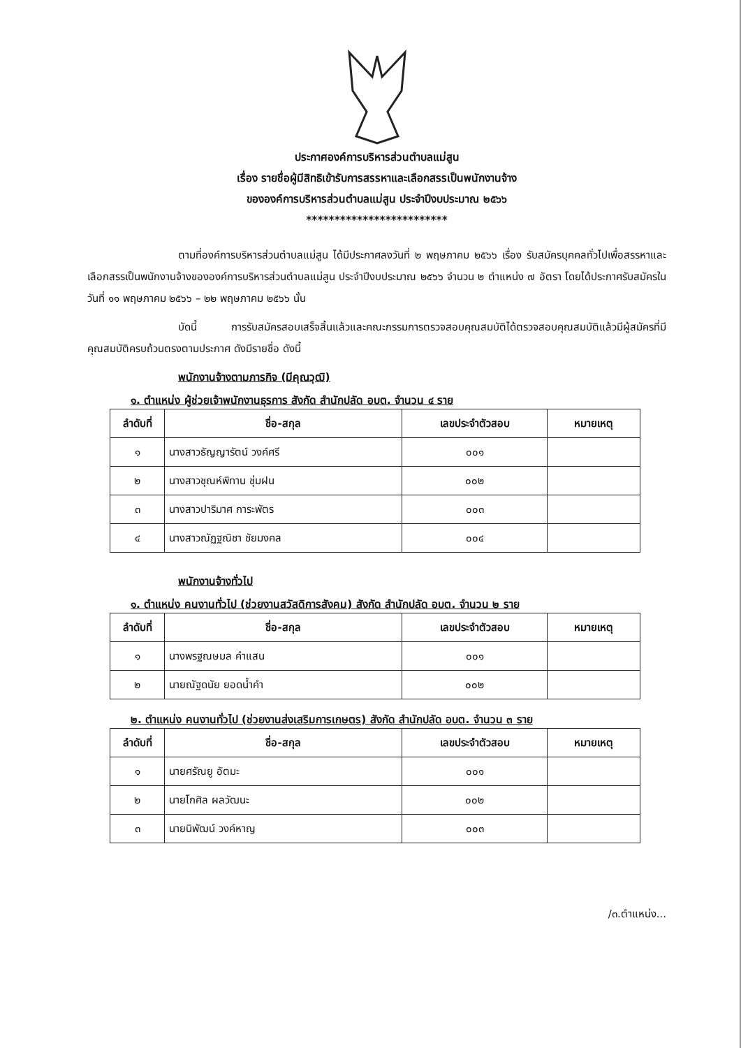ประกาศองค์การบริหารส่วนตำบลแม่สูน
เรื่อง รายชื่อผู้มีสิทธิเข้ารับการสรรหาและเลือกสรรเป็นพนักงานจ้าง
ขององค์การบริหารส่วนตำบลแม่สูน ประจำปีงบประมาณ ๒๕๖๖
*************************
ตามที่องค์การบริหารส่วนตำบลแม่สูน ได้มีประกาศลงวันที่ ๒ พฤษภาคม ๒๕๖๖ เรื่อง รับสมัครบุคคลทั่วไปเพื่อสรรหาและเลือกสรรเป็นพนักงานจ้างขององค์การบริหารส่วนตำบลแม่สูน ประจำปีงบประมาณ ๒๕๖๖ จำนวน ๒ ตำแหน่ง ๗ อัตรา โดยได้ประกาศรับสมัครในวันที่ ๑๑ พฤษภาคม ๒๕๖๖ – ๒๒ พฤษภาคม ๒๕๖๖ นั้น
บัดนี้ การรับสมัครสอบเสร็จสิ้นแล้วและคณะกรรมการตรวจสอบคุณสมบัติได้ตรวจสอบคุณสมบัติแล้วมีผู้สมัครที่มีคุณสมบัติครบถ้วนตรงตามประกาศ ดังมีรายชื่อ ดังนี้
พนักงานจ้างตามภารกิจ (มีคุณวุฒิ)
๑. ตำแหน่ง ผู้ช่วยเจ้าพนักงานธุรการ สังกัด สำนักปลัด อบต. จำนวน ๔ ราย
| ลำดับที่ | ชื่อ-สกุล | เลขประจำตัวสอบ | หมายเหตุ |
| --- | --- | --- | --- |
| ๑ | นางสาวธัญญารัตน์ วงค์ศรี | ๐๐๑ | |
| ๒ | นางสาวชุณห์พิทาน ชุ่มฝน | ๐๐๒ | |
| ๓ | นางสาวปาริมาศ การะพัตร | ๐๐๓ | |
| ๔ | นางสาวณัฏฐณิชา ชัยมงคล | ๐๐๔ | |
พนักงานจ้างทั่วไป
๑. ตำแหน่ง คนงานทั่วไป (ช่วยงานสวัสดิการสังคม) สังกัด สำนักปลัด อบต. จำนวน ๒ ราย
| ลำดับที่ | ชื่อ-สกุล | เลขประจำตัวสอบ | หมายเหตุ |
| --- | --- | --- | --- |
| ๑ | นางพรฐณษมล คำแสน | ๐๐๑ | |
| ๒ | นายณัฐดนัย ยอดน้ำคำ | ๐๐๒ | |
๒. ตำแหน่ง คนงานทั่วไป (ช่วยงานส่งเสริมการเกษตร) สังกัด สำนักปลัด อบต. จำนวน ๓ ราย
| ลำดับที่ | ชื่อ-สกุล | เลขประจำตัวสอบ | หมายเหตุ |
| --- | --- | --- | --- |
| ๑ | นายศรัณยู อัตมะ | ๐๐๑ | |
| ๒ | นายโกศิล ผลวัฒนะ | ๐๐๒ | |
| ๓ | นายนิพัฒน์ วงค์หาญ | ๐๐๓ | |
/๓.ตำแหน่ง...